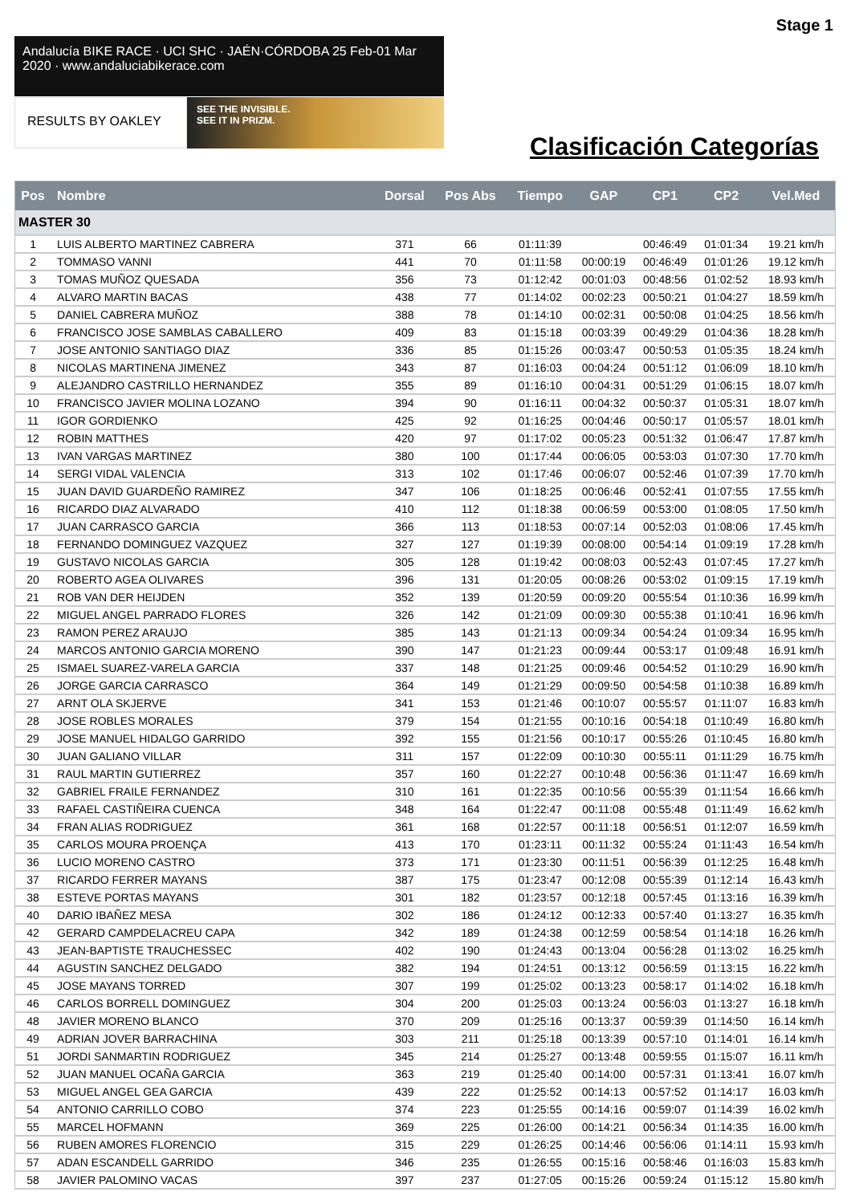Stage 1
Andalucía BIKE RACE · UCI SHC · JAÉN·CÓRDOBA 25 Feb-01 Mar 2020 · www.andaluciabikerace.com
RESULTS BY OAKLEY
SEE THE INVISIBLE.
SEE IT IN PRIZM.
Clasificación Categorías
| Pos | Nombre | Dorsal | Pos Abs | Tiempo | GAP | CP1 | CP2 | Vel.Med |
| --- | --- | --- | --- | --- | --- | --- | --- | --- |
| MASTER 30 | | | | | | | | |
| 1 | LUIS ALBERTO MARTINEZ CABRERA | 371 | 66 | 01:11:39 | | 00:46:49 | 01:01:34 | 19.21 km/h |
| 2 | TOMMASO VANNI | 441 | 70 | 01:11:58 | 00:00:19 | 00:46:49 | 01:01:26 | 19.12 km/h |
| 3 | TOMAS MUÑOZ QUESADA | 356 | 73 | 01:12:42 | 00:01:03 | 00:48:56 | 01:02:52 | 18.93 km/h |
| 4 | ALVARO MARTIN BACAS | 438 | 77 | 01:14:02 | 00:02:23 | 00:50:21 | 01:04:27 | 18.59 km/h |
| 5 | DANIEL CABRERA MUÑOZ | 388 | 78 | 01:14:10 | 00:02:31 | 00:50:08 | 01:04:25 | 18.56 km/h |
| 6 | FRANCISCO JOSE SAMBLAS CABALLERO | 409 | 83 | 01:15:18 | 00:03:39 | 00:49:29 | 01:04:36 | 18.28 km/h |
| 7 | JOSE ANTONIO SANTIAGO DIAZ | 336 | 85 | 01:15:26 | 00:03:47 | 00:50:53 | 01:05:35 | 18.24 km/h |
| 8 | NICOLAS MARTINENA JIMENEZ | 343 | 87 | 01:16:03 | 00:04:24 | 00:51:12 | 01:06:09 | 18.10 km/h |
| 9 | ALEJANDRO CASTRILLO HERNANDEZ | 355 | 89 | 01:16:10 | 00:04:31 | 00:51:29 | 01:06:15 | 18.07 km/h |
| 10 | FRANCISCO JAVIER MOLINA LOZANO | 394 | 90 | 01:16:11 | 00:04:32 | 00:50:37 | 01:05:31 | 18.07 km/h |
| 11 | IGOR GORDIENKO | 425 | 92 | 01:16:25 | 00:04:46 | 00:50:17 | 01:05:57 | 18.01 km/h |
| 12 | ROBIN MATTHES | 420 | 97 | 01:17:02 | 00:05:23 | 00:51:32 | 01:06:47 | 17.87 km/h |
| 13 | IVAN VARGAS MARTINEZ | 380 | 100 | 01:17:44 | 00:06:05 | 00:53:03 | 01:07:30 | 17.70 km/h |
| 14 | SERGI VIDAL VALENCIA | 313 | 102 | 01:17:46 | 00:06:07 | 00:52:46 | 01:07:39 | 17.70 km/h |
| 15 | JUAN DAVID GUARDEÑO RAMIREZ | 347 | 106 | 01:18:25 | 00:06:46 | 00:52:41 | 01:07:55 | 17.55 km/h |
| 16 | RICARDO DIAZ ALVARADO | 410 | 112 | 01:18:38 | 00:06:59 | 00:53:00 | 01:08:05 | 17.50 km/h |
| 17 | JUAN CARRASCO GARCIA | 366 | 113 | 01:18:53 | 00:07:14 | 00:52:03 | 01:08:06 | 17.45 km/h |
| 18 | FERNANDO DOMINGUEZ VAZQUEZ | 327 | 127 | 01:19:39 | 00:08:00 | 00:54:14 | 01:09:19 | 17.28 km/h |
| 19 | GUSTAVO NICOLAS GARCIA | 305 | 128 | 01:19:42 | 00:08:03 | 00:52:43 | 01:07:45 | 17.27 km/h |
| 20 | ROBERTO AGEA OLIVARES | 396 | 131 | 01:20:05 | 00:08:26 | 00:53:02 | 01:09:15 | 17.19 km/h |
| 21 | ROB VAN DER HEIJDEN | 352 | 139 | 01:20:59 | 00:09:20 | 00:55:54 | 01:10:36 | 16.99 km/h |
| 22 | MIGUEL ANGEL PARRADO FLORES | 326 | 142 | 01:21:09 | 00:09:30 | 00:55:38 | 01:10:41 | 16.96 km/h |
| 23 | RAMON PEREZ ARAUJO | 385 | 143 | 01:21:13 | 00:09:34 | 00:54:24 | 01:09:34 | 16.95 km/h |
| 24 | MARCOS ANTONIO GARCIA MORENO | 390 | 147 | 01:21:23 | 00:09:44 | 00:53:17 | 01:09:48 | 16.91 km/h |
| 25 | ISMAEL SUAREZ-VARELA GARCIA | 337 | 148 | 01:21:25 | 00:09:46 | 00:54:52 | 01:10:29 | 16.90 km/h |
| 26 | JORGE GARCIA CARRASCO | 364 | 149 | 01:21:29 | 00:09:50 | 00:54:58 | 01:10:38 | 16.89 km/h |
| 27 | ARNT OLA SKJERVE | 341 | 153 | 01:21:46 | 00:10:07 | 00:55:57 | 01:11:07 | 16.83 km/h |
| 28 | JOSE ROBLES MORALES | 379 | 154 | 01:21:55 | 00:10:16 | 00:54:18 | 01:10:49 | 16.80 km/h |
| 29 | JOSE MANUEL HIDALGO GARRIDO | 392 | 155 | 01:21:56 | 00:10:17 | 00:55:26 | 01:10:45 | 16.80 km/h |
| 30 | JUAN GALIANO VILLAR | 311 | 157 | 01:22:09 | 00:10:30 | 00:55:11 | 01:11:29 | 16.75 km/h |
| 31 | RAUL MARTIN GUTIERREZ | 357 | 160 | 01:22:27 | 00:10:48 | 00:56:36 | 01:11:47 | 16.69 km/h |
| 32 | GABRIEL FRAILE FERNANDEZ | 310 | 161 | 01:22:35 | 00:10:56 | 00:55:39 | 01:11:54 | 16.66 km/h |
| 33 | RAFAEL CASTIÑEIRA CUENCA | 348 | 164 | 01:22:47 | 00:11:08 | 00:55:48 | 01:11:49 | 16.62 km/h |
| 34 | FRAN ALIAS RODRIGUEZ | 361 | 168 | 01:22:57 | 00:11:18 | 00:56:51 | 01:12:07 | 16.59 km/h |
| 35 | CARLOS MOURA PROENÇA | 413 | 170 | 01:23:11 | 00:11:32 | 00:55:24 | 01:11:43 | 16.54 km/h |
| 36 | LUCIO MORENO CASTRO | 373 | 171 | 01:23:30 | 00:11:51 | 00:56:39 | 01:12:25 | 16.48 km/h |
| 37 | RICARDO FERRER MAYANS | 387 | 175 | 01:23:47 | 00:12:08 | 00:55:39 | 01:12:14 | 16.43 km/h |
| 38 | ESTEVE PORTAS MAYANS | 301 | 182 | 01:23:57 | 00:12:18 | 00:57:45 | 01:13:16 | 16.39 km/h |
| 40 | DARIO IBAÑEZ MESA | 302 | 186 | 01:24:12 | 00:12:33 | 00:57:40 | 01:13:27 | 16.35 km/h |
| 42 | GERARD CAMPDELACREU CAPA | 342 | 189 | 01:24:38 | 00:12:59 | 00:58:54 | 01:14:18 | 16.26 km/h |
| 43 | JEAN-BAPTISTE TRAUCHESSEC | 402 | 190 | 01:24:43 | 00:13:04 | 00:56:28 | 01:13:02 | 16.25 km/h |
| 44 | AGUSTIN SANCHEZ DELGADO | 382 | 194 | 01:24:51 | 00:13:12 | 00:56:59 | 01:13:15 | 16.22 km/h |
| 45 | JOSE MAYANS TORRED | 307 | 199 | 01:25:02 | 00:13:23 | 00:58:17 | 01:14:02 | 16.18 km/h |
| 46 | CARLOS BORRELL DOMINGUEZ | 304 | 200 | 01:25:03 | 00:13:24 | 00:56:03 | 01:13:27 | 16.18 km/h |
| 48 | JAVIER MORENO BLANCO | 370 | 209 | 01:25:16 | 00:13:37 | 00:59:39 | 01:14:50 | 16.14 km/h |
| 49 | ADRIAN JOVER BARRACHINA | 303 | 211 | 01:25:18 | 00:13:39 | 00:57:10 | 01:14:01 | 16.14 km/h |
| 51 | JORDI SANMARTIN RODRIGUEZ | 345 | 214 | 01:25:27 | 00:13:48 | 00:59:55 | 01:15:07 | 16.11 km/h |
| 52 | JUAN MANUEL OCAÑA GARCIA | 363 | 219 | 01:25:40 | 00:14:00 | 00:57:31 | 01:13:41 | 16.07 km/h |
| 53 | MIGUEL ANGEL GEA GARCIA | 439 | 222 | 01:25:52 | 00:14:13 | 00:57:52 | 01:14:17 | 16.03 km/h |
| 54 | ANTONIO CARRILLO COBO | 374 | 223 | 01:25:55 | 00:14:16 | 00:59:07 | 01:14:39 | 16.02 km/h |
| 55 | MARCEL HOFMANN | 369 | 225 | 01:26:00 | 00:14:21 | 00:56:34 | 01:14:35 | 16.00 km/h |
| 56 | RUBEN AMORES FLORENCIO | 315 | 229 | 01:26:25 | 00:14:46 | 00:56:06 | 01:14:11 | 15.93 km/h |
| 57 | ADAN ESCANDELL GARRIDO | 346 | 235 | 01:26:55 | 00:15:16 | 00:58:46 | 01:16:03 | 15.83 km/h |
| 58 | JAVIER PALOMINO VACAS | 397 | 237 | 01:27:05 | 00:15:26 | 00:59:24 | 01:15:12 | 15.80 km/h |